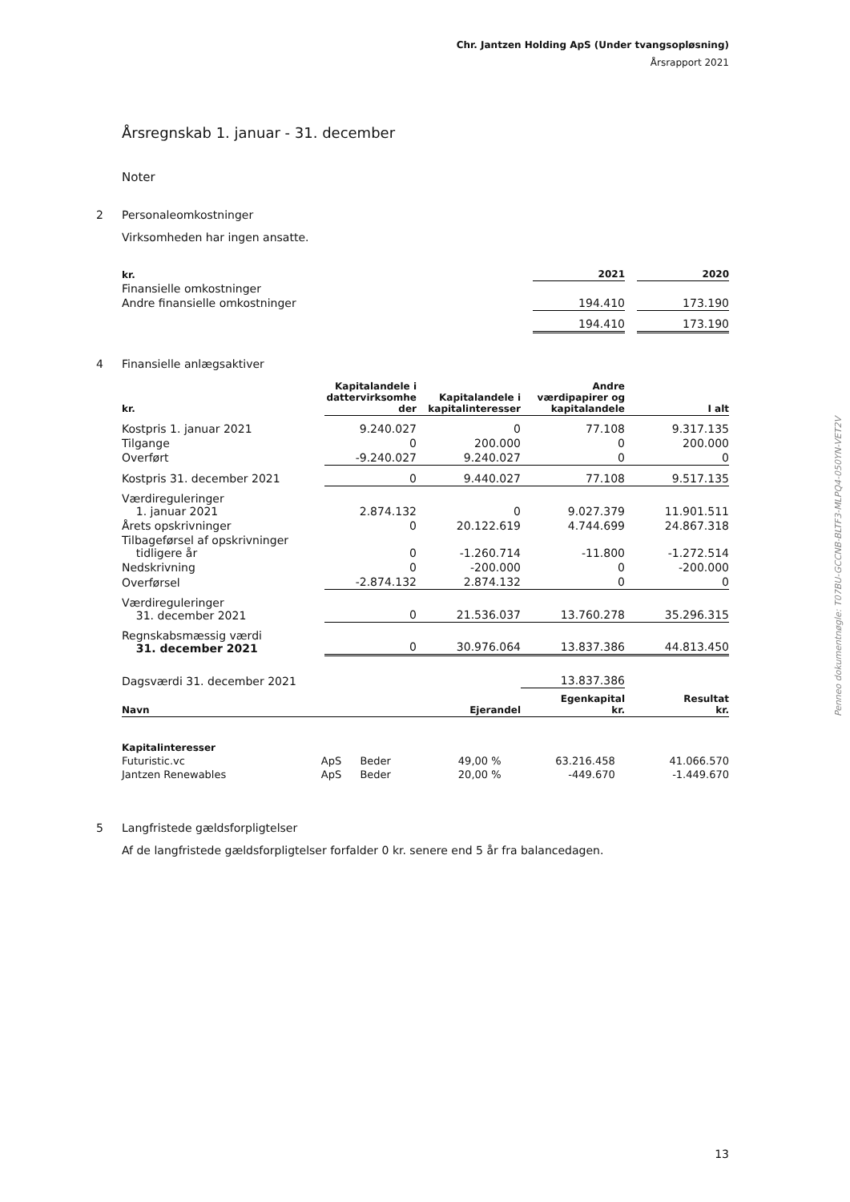Chr. Jantzen Holding ApS (Under tvangsopløsning)
Årsrapport 2021
Årsregnskab 1. januar - 31. december
Noter
2 Personaleomkostninger
Virksomheden har ingen ansatte.
| kr. | 2021 | | 2020 |
| --- | --- | --- | --- |
| Finansielle omkostninger | | | |
| Andre finansielle omkostninger | 194.410 | | 173.190 |
| | 194.410 | | 173.190 |
4 Finansielle anlægsaktiver
| kr. | Kapitalandele i dattervirksomhe der | Kapitalandele i kapitalinteresser | Andre værdipapirer og kapitalandele | I alt |
| --- | --- | --- | --- | --- |
| Kostpris 1. januar 2021 | 9.240.027 | 0 | 77.108 | 9.317.135 |
| Tilgange | 0 | 200.000 | 0 | 200.000 |
| Overført | -9.240.027 | 9.240.027 | 0 | 0 |
| Kostpris 31. december 2021 | 0 | 9.440.027 | 77.108 | 9.517.135 |
| Værdireguleringer 1. januar 2021 | 2.874.132 | 0 | 9.027.379 | 11.901.511 |
| Årets opskrivninger | 0 | 20.122.619 | 4.744.699 | 24.867.318 |
| Tilbageførsel af opskrivninger tidligere år | 0 | -1.260.714 | -11.800 | -1.272.514 |
| Nedskrivning | 0 | -200.000 | 0 | -200.000 |
| Overførsel | -2.874.132 | 2.874.132 | 0 | 0 |
| Værdireguleringer 31. december 2021 | 0 | 21.536.037 | 13.760.278 | 35.296.315 |
| Regnskabsmæssig værdi 31. december 2021 | 0 | 30.976.064 | 13.837.386 | 44.813.450 |
| Dagsværdi 31. december 2021 | | | 13.837.386 | |
| Navn | | Ejerandel | Egenkapital kr. | Resultat kr. |
| Kapitalinteresser | | | | | |
| --- | --- | --- | --- | --- | --- |
| Futuristic.vc | ApS | Beder | 49,00 % | 63.216.458 | 41.066.570 |
| Jantzen Renewables | ApS | Beder | 20,00 % | -449.670 | -1.449.670 |
5 Langfristede gældsforpligtelser
Af de langfristede gældsforpligtelser forfalder 0 kr. senere end 5 år fra balancedagen.
Penneo dokumentnøgle: T07BU-GCCNB-BLTF3-MLPQ4-050YN-VET2V
13